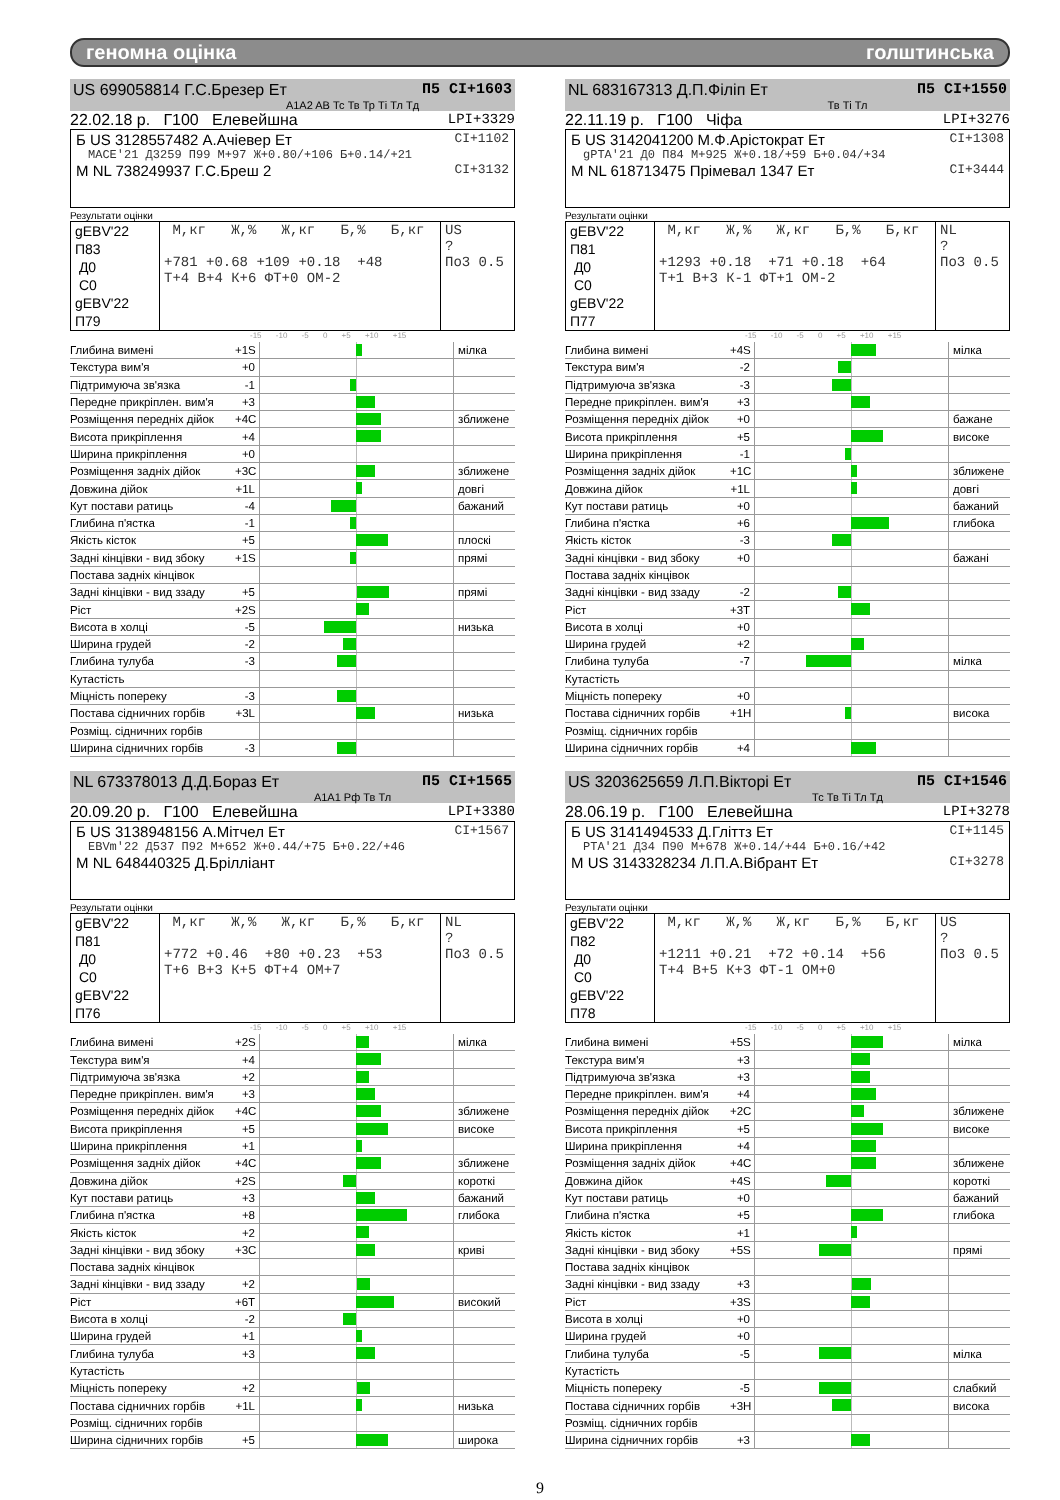геномна оцінка голштинська
US 699058814 Г.С.Брезер Ет П5 CI+1603
A1A2 AB Тс Тв Тр Ті Тл Тд
22.02.18 р. Г100 Елевейшна LPI+3329
Б US 3128557482 А.Ачіевер Ет CI+1102
MACE'21 Д3259 П99 М+97 Ж+0.80/+106 Б+0.14/+21
М NL 738249937 Г.С.Бреш 2 CI+3132
Результати оцінки
| gEBV'22 П83 Д0 С0 gEBV'22 П79 | М,кг Ж,% Ж,кг Б,% Б,кг +781 +0.68 +109 +0.18 +48 Т+4 В+4 К+6 ФТ+0 ОМ-2 | US ? По3 0.5 |
-15 -10 -5 0 +5 +10 +15
| Глибина вимені | +1S | | мілка |
| Текстура вим'я | +0 | | |
| Підтримуюча зв'язка | -1 | | |
| Передне прикріплен. вим'я | +3 | | |
| Розміщення передніх дійок | +4C | | зближене |
| Висота прикріплення | +4 | | |
| Ширина прикріплення | +0 | | |
| Розміщення задніх дійок | +3C | | зближене |
| Довжина дійок | +1L | | довгі |
| Кут постави ратиць | -4 | | бажаний |
| Глибина п'ястка | -1 | | |
| Якість кісток | +5 | | плоскі |
| Задні кінцівки - вид збоку | +1S | | прямі |
| Постава задніх кінцівок | | | |
| Задні кінцівки - вид ззаду | +5 | | прямі |
| Ріст | +2S | | |
| Висота в холці | -5 | | низька |
| Ширина грудей | -2 | | |
| Глибина тулуба | -3 | | |
| Кутастість | | | |
| Міцність попереку | -3 | | |
| Постава сідничних горбів | +3L | | низька |
| Розміщ. сідничних горбів | | | |
| Ширина сідничних горбів | -3 | | |
NL 683167313 Д.П.Філіп Ет П5 CI+1550
Тв Ті Тл
22.11.19 р. Г100 Чіфа LPI+3276
Б US 3142041200 М.Ф.Арістократ Ет CI+1308
gPTA'21 Д0 П84 М+925 Ж+0.18/+59 Б+0.04/+34
М NL 618713475 Прімевал 1347 Ет CI+3444
Результати оцінки
| gEBV'22 П81 Д0 С0 gEBV'22 П77 | М,кг Ж,% Ж,кг Б,% Б,кг +1293 +0.18 +71 +0.18 +64 Т+1 В+3 К-1 ФТ+1 ОМ-2 | NL ? По3 0.5 |
-15 -10 -5 0 +5 +10 +15
| Глибина вимені | +4S | | мілка |
| Текстура вим'я | -2 | | |
| Підтримуюча зв'язка | -3 | | |
| Передне прикріплен. вим'я | +3 | | |
| Розміщення передніх дійок | +0 | | бажане |
| Висота прикріплення | +5 | | високе |
| Ширина прикріплення | -1 | | |
| Розміщення задніх дійок | +1C | | зближене |
| Довжина дійок | +1L | | довгі |
| Кут постави ратиць | +0 | | бажаний |
| Глибина п'ястка | +6 | | глибока |
| Якість кісток | -3 | | |
| Задні кінцівки - вид збоку | +0 | | бажані |
| Постава задніх кінцівок | | | |
| Задні кінцівки - вид ззаду | -2 | | |
| Ріст | +3T | | |
| Висота в холці | +0 | | |
| Ширина грудей | +2 | | |
| Глибина тулуба | -7 | | мілка |
| Кутастість | | | |
| Міцність попереку | +0 | | |
| Постава сідничних горбів | +1H | | висока |
| Розміщ. сідничних горбів | | | |
| Ширина сідничних горбів | +4 | | |
NL 673378013 Д.Д.Бораз Ет П5 CI+1565
A1A1 Рф Тв Тл
20.09.20 р. Г100 Елевейшна LPI+3380
Б US 3138948156 А.Мітчел Ет CI+1567
EBVm'22 Д537 П92 М+652 Ж+0.44/+75 Б+0.22/+46
М NL 648440325 Д.Брілліант
Результати оцінки
| gEBV'22 П81 Д0 С0 gEBV'22 П76 | М,кг Ж,% Ж,кг Б,% Б,кг +772 +0.46 +80 +0.23 +53 Т+6 В+3 К+5 ФТ+4 ОМ+7 | NL ? По3 0.5 |
-15 -10 -5 0 +5 +10 +15
| Глибина вимені | +2S | | мілка |
| Текстура вим'я | +4 | | |
| Підтримуюча зв'язка | +2 | | |
| Передне прикріплен. вим'я | +3 | | |
| Розміщення передніх дійок | +4C | | зближене |
| Висота прикріплення | +5 | | високе |
| Ширина прикріплення | +1 | | |
| Розміщення задніх дійок | +4C | | зближене |
| Довжина дійок | +2S | | короткі |
| Кут постави ратиць | +3 | | бажаний |
| Глибина п'ястка | +8 | | глибока |
| Якість кісток | +2 | | |
| Задні кінцівки - вид збоку | +3C | | криві |
| Постава задніх кінцівок | | | |
| Задні кінцівки - вид ззаду | +2 | | |
| Ріст | +6T | | високий |
| Висота в холці | -2 | | |
| Ширина грудей | +1 | | |
| Глибина тулуба | +3 | | |
| Кутастість | | | |
| Міцність попереку | +2 | | |
| Постава сідничних горбів | +1L | | низька |
| Розміщ. сідничних горбів | | | |
| Ширина сідничних горбів | +5 | | широка |
US 3203625659 Л.П.Вікторі Ет П5 CI+1546
Тс Тв Ті Тл Тд
28.06.19 р. Г100 Елевейшна LPI+3278
Б US 3141494533 Д.Гліттз Ет CI+1145
PTA'21 Д34 П90 М+678 Ж+0.14/+44 Б+0.16/+42
М US 3143328234 Л.П.А.Вібрант Ет CI+3278
Результати оцінки
| gEBV'22 П82 Д0 С0 gEBV'22 П78 | М,кг Ж,% Ж,кг Б,% Б,кг +1211 +0.21 +72 +0.14 +56 Т+4 В+5 К+3 ФТ-1 ОМ+0 | US ? По3 0.5 |
-15 -10 -5 0 +5 +10 +15
| Глибина вимені | +5S | | мілка |
| Текстура вим'я | +3 | | |
| Підтримуюча зв'язка | +3 | | |
| Передне прикріплен. вим'я | +4 | | |
| Розміщення передніх дійок | +2C | | зближене |
| Висота прикріплення | +5 | | високе |
| Ширина прикріплення | +4 | | |
| Розміщення задніх дійок | +4C | | зближене |
| Довжина дійок | +4S | | короткі |
| Кут постави ратиць | +0 | | бажаний |
| Глибина п'ястка | +5 | | глибока |
| Якість кісток | +1 | | |
| Задні кінцівки - вид збоку | +5S | | прямі |
| Постава задніх кінцівок | | | |
| Задні кінцівки - вид ззаду | +3 | | |
| Ріст | +3S | | |
| Висота в холці | +0 | | |
| Ширина грудей | +0 | | |
| Глибина тулуба | -5 | | мілка |
| Кутастість | | | |
| Міцність попереку | -5 | | слабкий |
| Постава сідничних горбів | +3H | | висока |
| Розміщ. сідничних горбів | | | |
| Ширина сідничних горбів | +3 | | |
9